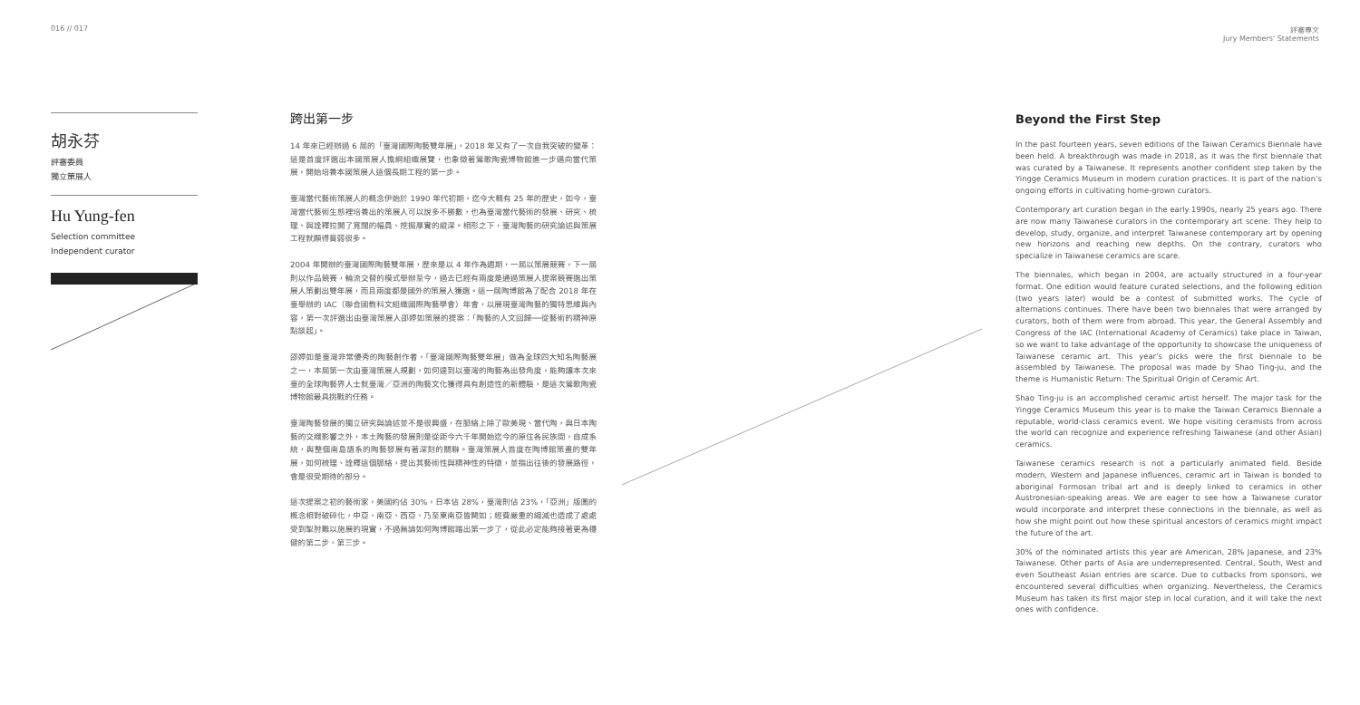016 // 017 評審專文
Jury Members' Statements
胡永芬
評審委員
獨立策展人
Hu Yung-fen
Selection committee
Independent curator
跨出第一步
14 年來已經辦過 6 屆的「臺灣國際陶藝雙年展」，2018 年又有了一次自我突破的變革：這是首度評選出本國策展人擔綱組織展覽，也象徵著鶯歌陶瓷博物館進一步邁向當代策展，開始培養本國策展人這個長期工程的第一步。
臺灣當代藝術策展人的概念伊始於 1990 年代初期，迄今大概有 25 年的歷史，如今，臺灣當代藝術生態裡培養出的策展人可以說多不勝數，也為臺灣當代藝術的發展、研究、梳理、與詮釋拉開了寬闊的幅員、挖掘厚實的縱深。相形之下，臺灣陶藝的研究論述與策展工程就顯得貧弱很多。
2004 年開辦的臺灣國際陶藝雙年展，歷來是以 4 年作為週期，一屆以策展競賽，下一屆則以作品競賽，輪流交替的模式舉辦至今，過去已經有兩度是通過策展人提案競賽選出策展人策劃出雙年展，而且兩度都是國外的策展人獲選。這一屆陶博館為了配合 2018 年在臺舉辦的 IAC（聯合國教科文組織國際陶藝學會）年會，以展現臺灣陶藝的獨特思維與內容，第一次評選出由臺灣策展人邵婷如策展的提案：「陶藝的人文回歸──從藝術的精神原點談起」。
邵婷如是臺灣非常優秀的陶藝創作者，「臺灣國際陶藝雙年展」做為全球四大知名陶藝展之一，本屆第一次由臺灣策展人規劃，如何達到以臺灣的陶藝為出發角度，能夠讓本次來臺的全球陶藝界人士就臺灣／亞洲的陶藝文化獲得具有創造性的新體驗，是這次鶯歌陶瓷博物館最具挑戰的任務。
臺灣陶藝發展的獨立研究與論述並不是很興盛，在脈絡上除了歐美現、當代陶，與日本陶藝的交織影響之外，本土陶藝的發展則是從距今六千年開始迄今的原住各民族間，自成系統，與整個南島語系的陶藝發展有著深刻的關聯。臺灣策展人首度在陶博館策畫的雙年展，如何梳理、詮釋這個脈絡，提出其藝術性與精神性的特徵，並指出往後的發展路徑，會是很受期待的部分。
這次提案之初的藝術家，美國約佔 30%，日本佔 28%，臺灣則佔 23%，「亞洲」版圖的概念相對破碎化，中亞、南亞、西亞、乃至東南亞皆闕如；經費嚴重的縮減也造成了處處受到掣肘難以施展的現實，不過無論如何陶博館踏出第一步了，從此必定能夠接著更為穩健的第二步、第三步。
Beyond the First Step
In the past fourteen years, seven editions of the Taiwan Ceramics Biennale have been held. A breakthrough was made in 2018, as it was the first biennale that was curated by a Taiwanese. It represents another confident step taken by the Yingge Ceramics Museum in modern curation practices. It is part of the nation’s ongoing efforts in cultivating home-grown curators.
Contemporary art curation began in the early 1990s, nearly 25 years ago. There are now many Taiwanese curators in the contemporary art scene. They help to develop, study, organize, and interpret Taiwanese contemporary art by opening new horizons and reaching new depths. On the contrary, curators who specialize in Taiwanese ceramics are scare.
The biennales, which began in 2004, are actually structured in a four-year format. One edition would feature curated selections, and the following edition (two years later) would be a contest of submitted works. The cycle of alternations continues. There have been two biennales that were arranged by curators, both of them were from abroad. This year, the General Assembly and Congress of the IAC (International Academy of Ceramics) take place in Taiwan, so we want to take advantage of the opportunity to showcase the uniqueness of Taiwanese ceramic art. This year’s picks were the first biennale to be assembled by Taiwanese. The proposal was made by Shao Ting-ju, and the theme is Humanistic Return: The Spiritual Origin of Ceramic Art.
Shao Ting-ju is an accomplished ceramic artist herself. The major task for the Yingge Ceramics Museum this year is to make the Taiwan Ceramics Biennale a reputable, world-class ceramics event. We hope visiting ceramists from across the world can recognize and experience refreshing Taiwanese (and other Asian) ceramics.
Taiwanese ceramics research is not a particularly animated field. Beside modern, Western and Japanese influences, ceramic art in Taiwan is bonded to aboriginal Formosan tribal art and is deeply linked to ceramics in other Austronesian-speaking areas. We are eager to see how a Taiwanese curator would incorporate and interpret these connections in the biennale, as well as how she might point out how these spiritual ancestors of ceramics might impact the future of the art.
30% of the nominated artists this year are American, 28% Japanese, and 23% Taiwanese. Other parts of Asia are underrepresented. Central, South, West and even Southeast Asian entries are scarce. Due to cutbacks from sponsors, we encountered several difficulties when organizing. Nevertheless, the Ceramics Museum has taken its first major step in local curation, and it will take the next ones with confidence.